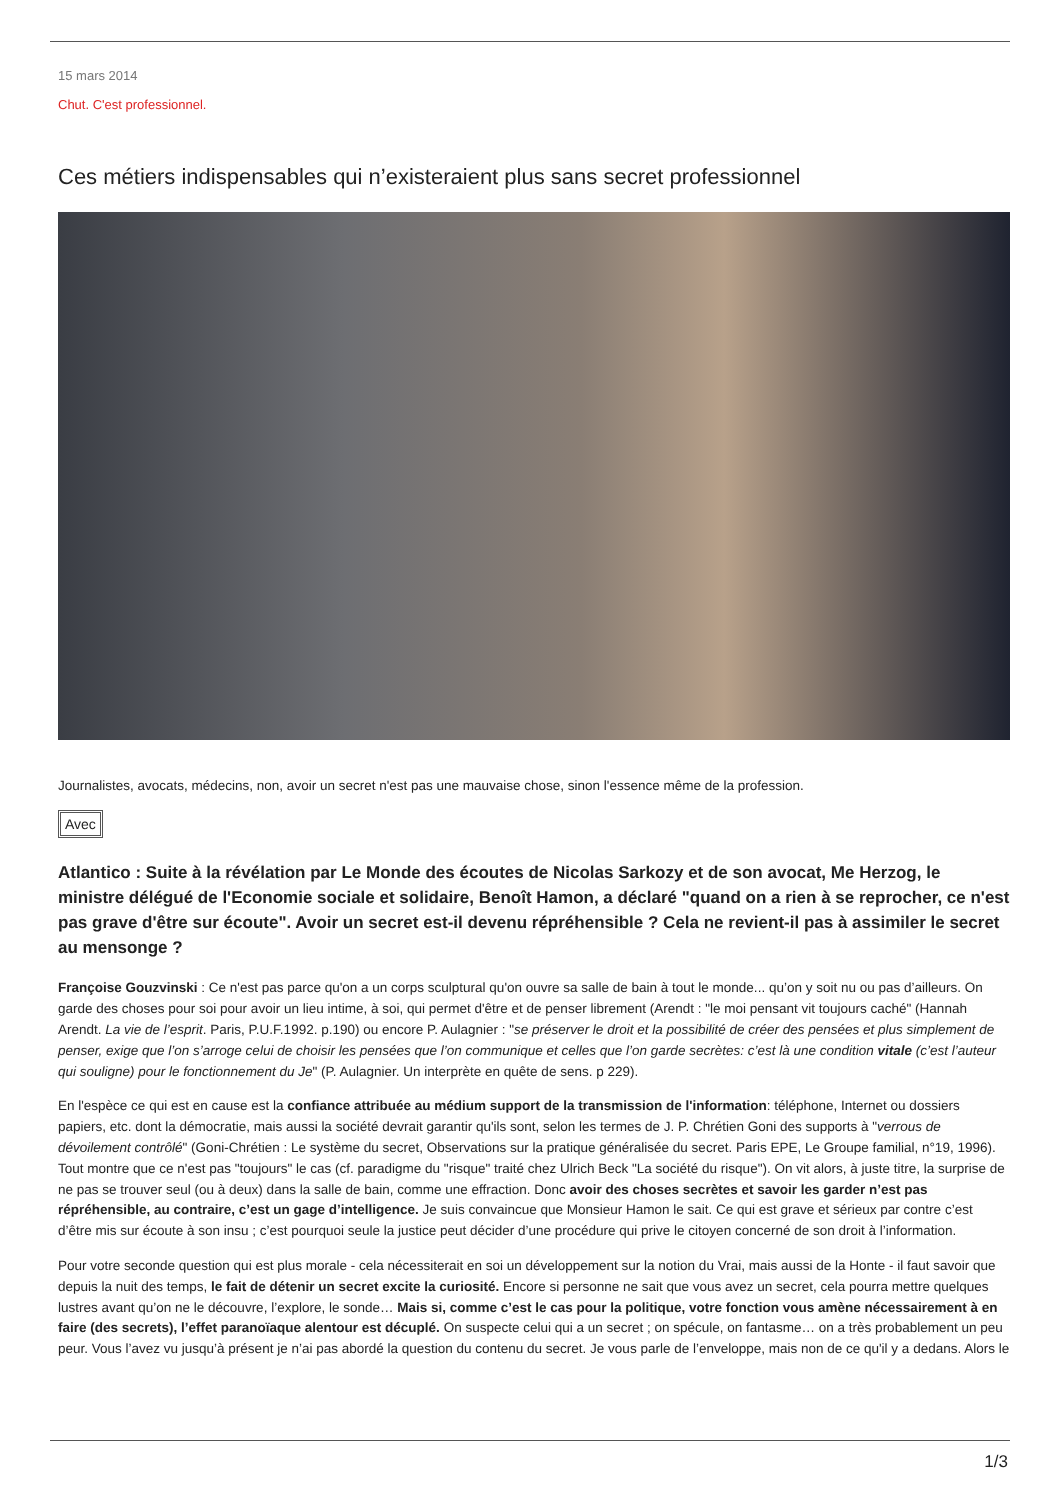15 mars 2014
Chut. C'est professionnel.
Ces métiers indispensables qui n’existeraient plus sans secret professionnel
Journalistes, avocats, médecins, non, avoir un secret n'est pas une mauvaise chose, sinon l'essence même de la profession.
Avec
Atlantico : Suite à la révélation par Le Monde des écoutes de Nicolas Sarkozy et de son avocat, Me Herzog, le ministre délégué de l'Economie sociale et solidaire, Benoît Hamon, a déclaré "quand on a rien à se reprocher, ce n'est pas grave d'être sur écoute". Avoir un secret est-il devenu répréhensible ? Cela ne revient-il pas à assimiler le secret au mensonge ?
Françoise Gouzvinski : Ce n'est pas parce qu'on a un corps sculptural qu'on ouvre sa salle de bain à tout le monde... qu’on y soit nu ou pas d’ailleurs. On garde des choses pour soi pour avoir un lieu intime, à soi, qui permet d'être et de penser librement (Arendt : "le moi pensant vit toujours caché" (Hannah Arendt. La vie de l’esprit. Paris, P.U.F.1992. p.190) ou encore P. Aulagnier : "se préserver le droit et la possibilité de créer des pensées et plus simplement de penser, exige que l’on s’arroge celui de choisir les pensées que l’on communique et celles que l’on garde secrètes: c’est là une condition vitale (c’est l’auteur qui souligne) pour le fonctionnement du Je" (P. Aulagnier. Un interprète en quête de sens. p 229).
En l'espèce ce qui est en cause est la confiance attribuée au médium support de la transmission de l'information: téléphone, Internet ou dossiers papiers, etc. dont la démocratie, mais aussi la société devrait garantir qu'ils sont, selon les termes de J. P. Chrétien Goni des supports à "verrous de dévoilement contrôlé" (Goni-Chrétien : Le système du secret, Observations sur la pratique généralisée du secret. Paris EPE, Le Groupe familial, n°19, 1996). Tout montre que ce n'est pas "toujours" le cas (cf. paradigme du "risque" traité chez Ulrich Beck "La société du risque"). On vit alors, à juste titre, la surprise de ne pas se trouver seul (ou à deux) dans la salle de bain, comme une effraction. Donc avoir des choses secrètes et savoir les garder n’est pas répréhensible, au contraire, c’est un gage d’intelligence. Je suis convaincue que Monsieur Hamon le sait. Ce qui est grave et sérieux par contre c’est d’être mis sur écoute à son insu ; c’est pourquoi seule la justice peut décider d’une procédure qui prive le citoyen concerné de son droit à l’information.
Pour votre seconde question qui est plus morale - cela nécessiterait en soi un développement sur la notion du Vrai, mais aussi de la Honte - il faut savoir que depuis la nuit des temps, le fait de détenir un secret excite la curiosité. Encore si personne ne sait que vous avez un secret, cela pourra mettre quelques lustres avant qu’on ne le découvre, l’explore, le sonde… Mais si, comme c’est le cas pour la politique, votre fonction vous amène nécessairement à en faire (des secrets), l’effet paranoïaque alentour est décuplé. On suspecte celui qui a un secret ; on spécule, on fantasme… on a très probablement un peu peur. Vous l’avez vu jusqu’à présent je n’ai pas abordé la question du contenu du secret. Je vous parle de l’enveloppe, mais non de ce qu'il y a dedans. Alors le
1/3